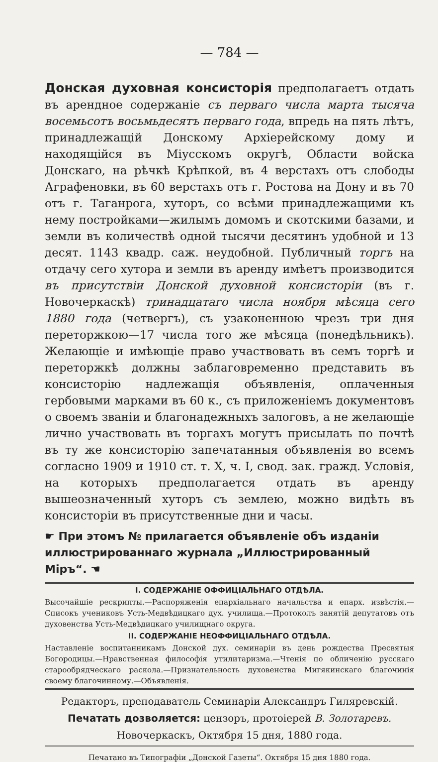— 784 —
Донская духовная консисторія предполагаетъ отдать въ арендное содержаніе съ перваго числа марта тысяча восемьсотъ восьмьдесятъ перваго года, впредь на пять лѣтъ, принадлежащій Донскому Архіерейскому дому и находящійся въ Міусскомъ округѣ, Области войска Донскаго, на рѣчкѣ Крѣпкой, въ 4 верстахъ отъ слободы Аграфеновки, въ 60 верстахъ отъ г. Ростова на Дону и въ 70 отъ г. Таганрога, хуторъ, со всѣми принадлежащими къ нему постройками—жилымъ домомъ и скотскими базами, и земли въ количествѣ одной тысячи десятинъ удобной и 13 десят. 1143 квадр. саж. неудобной. Публичный торгъ на отдачу сего хутора и земли въ аренду имѣетъ производится въ присутствіи Донской духовной консисторіи (въ г. Новочеркаскѣ) тринадцатаго числа ноября мѣсяца сего 1880 года (четвергъ), съ узаконенною чрезъ три дня переторжкою—17 числа того же мѣсяца (понедѣльникъ). Желающіе и имѣющіе право участвовать въ семъ торгѣ и переторжкѣ должны заблаговременно представить въ консисторію надлежащія объявленія, оплаченныя гербовыми марками въ 60 к., съ приложеніемъ документовъ о своемъ званіи и благонадежныхъ залоговъ, а не желающіе лично участвовать въ торгахъ могутъ присылать по почтѣ въ ту же консисторію запечатанныя объявленія во всемъ согласно 1909 и 1910 ст. т. X, ч. I, свод. зак. гражд. Условія, на которыхъ предполагается отдать въ аренду вышеозначенный хуторъ съ землею, можно видѣть въ консисторіи въ присутственные дни и часы.
☛ При этомъ № прилагается объявленіе объ изданіи иллюстрированнаго журнала „Иллюстрированный Міръ“. ☚
I. СОДЕРЖАНІЕ ОФФИЦІАЛЬНАГО ОТДѢЛА.
Высочайшіе рескрипты.—Распоряженія епархіальнаго начальства и епарх. извѣстія.—Списокъ учениковъ Усть-Медвѣдицкаго дух. училища.—Протоколъ занятій депутатовъ отъ духовенства Усть-Медвѣдицкаго училищнаго округа.
II. СОДЕРЖАНІЕ НЕОФФИЦІАЛЬНАГО ОТДѢЛА.
Наставленіе воспитанникамъ Донской дух. семинаріи въ день рождества Пресвятыя Богородицы.—Нравственная философія утилитаризма.—Чтенія по обличенію русскаго старообрядческаго раскола.—Признательность духовенства Мигякинскаго благочинія своему благочинному.—Объявленія.
Редакторъ, преподаватель Семинаріи Александръ Гиляревскій.
Печатать дозволяется: цензоръ, протоіерей В. Золотаревъ.
Новочеркаскъ, Октября 15 дня, 1880 года.
Печатано въ Типографіи „Донской Газеты“. Октября 15 дня 1880 года.